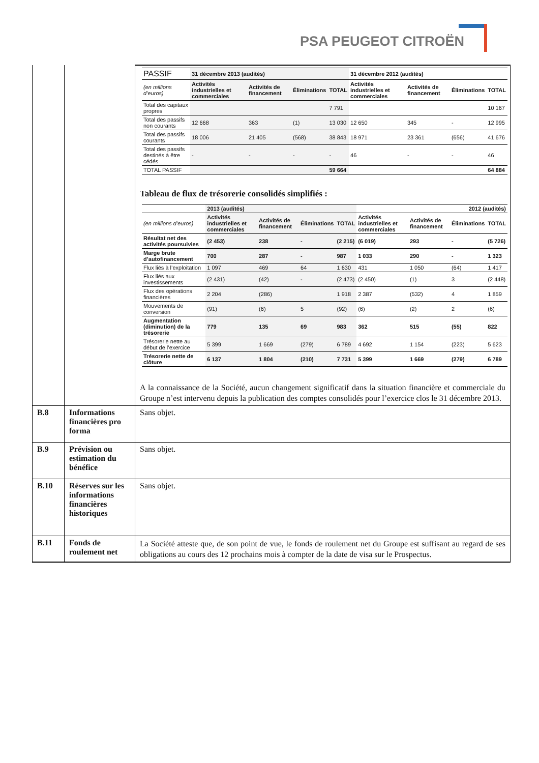PSA PEUGEOT CITROËN
| | | / PASSIF / 31 décembre 2013 (audités) / / / / 31 décembre 2012 (audités) / / / / / --- / --- / --- / --- / --- / --- / --- / --- / --- / / (en millions d’euros) / Activités industrielles et commerciales / Activités de financement / Éliminations / TOTAL / Activités industrielles et commerciales / Activités de financement / Éliminations / TOTAL / / Total des capitaux propres / / / / 7 791 / / / / 10 167 / / Total des passifs non courants / 12 668 / 363 / (1) / 13 030 / 12 650 / 345 / - / 12 995 / / Total des passifs courants / 18 006 / 21 405 / (568) / 38 843 / 18 971 / 23 361 / (656) / 41 676 / / Total des passifs destinés à être cédés / - / - / - / - / 46 / - / - / 46 / / TOTAL PASSIF / / / / 59 664 / / / / 64 884 / Tableau de flux de trésorerie consolidés simplifiés : / / 2013 (audités) / / / / 2012 (audités) / / / / / --- / --- / --- / --- / --- / --- / --- / --- / --- / / (en millions d’euros) / Activités industrielles et commerciales / Activités de financement / Éliminations / TOTAL / Activités industrielles et commerciales / Activités de financement / Éliminations / TOTAL / / Résultat net des activités poursuivies / (2 453) / 238 / - / (2 215) / (6 019) / 293 / - / (5 726) / / Marge brute d’autofinancement / 700 / 287 / - / 987 / 1 033 / 290 / - / 1 323 / / Flux liés à l’exploitation / 1 097 / 469 / 64 / 1 630 / 431 / 1 050 / (64) / 1 417 / / Flux liés aux investissements / (2 431) / (42) / - / (2 473) / (2 450) / (1) / 3 / (2 448) / / Flux des opérations financières / 2 204 / (286) / / 1 918 / 2 387 / (532) / 4 / 1 859 / / Mouvements de conversion / (91) / (6) / 5 / (92) / (6) / (2) / 2 / (6) / / Augmentation (diminution) de la trésorerie / 779 / 135 / 69 / 983 / 362 / 515 / (55) / 822 / / Trésorerie nette au début de l’exercice / 5 399 / 1 669 / (279) / 6 789 / 4 692 / 1 154 / (223) / 5 623 / / Trésorerie nette de clôture / 6 137 / 1 804 / (210) / 7 731 / 5 399 / 1 669 / (279) / 6 789 / A la connaissance de la Société, aucun changement significatif dans la situation financière et commerciale du Groupe n’est intervenu depuis la publication des comptes consolidés pour l’exercice clos le 31 décembre 2013. |
| B.8 | Informations financières pro forma | Sans objet. |
| B.9 | Prévision ou estimation du bénéfice | Sans objet. |
| B.10 | Réserves sur les informations financières historiques | Sans objet. |
| B.11 | Fonds de roulement net | La Société atteste que, de son point de vue, le fonds de roulement net du Groupe est suffisant au regard de ses obligations au cours des 12 prochains mois à compter de la date de visa sur le Prospectus. |